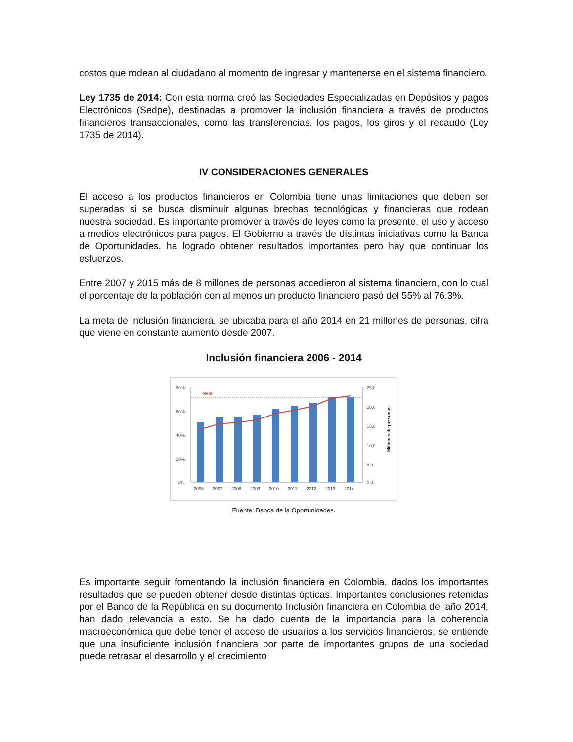costos que rodean al ciudadano al momento de ingresar y mantenerse en el sistema financiero.
Ley 1735 de 2014: Con esta norma creó las Sociedades Especializadas en Depósitos y pagos Electrónicos (Sedpe), destinadas a promover la inclusión financiera a través de productos financieros transaccionales, como las transferencias, los pagos, los giros y el recaudo (Ley 1735 de 2014).
IV CONSIDERACIONES GENERALES
El acceso a los productos financieros en Colombia tiene unas limitaciones que deben ser superadas si se busca disminuir algunas brechas tecnológicas y financieras que rodean nuestra sociedad. Es importante promover a través de leyes como la presente, el uso y acceso a medios electrónicos para pagos. El Gobierno a través de distintas iniciativas como la Banca de Oportunidades, ha logrado obtener resultados importantes pero hay que continuar los esfuerzos.
Entre 2007 y 2015 más de 8 millones de personas accedieron al sistema financiero, con lo cual el porcentaje de la población con al menos un producto financiero pasó del 55% al 76.3%.
La meta de inclusión financiera, se ubicaba para el año 2014 en 21 millones de personas, cifra que viene en constante aumento desde 2007.
Inclusión financiera 2006 - 2014
80%
60%
40%
20%
0%
25,0
20,0
15,0
10,0
5,0
0,0
Millones de personas
Meta
2006
2007
2008
2009
2010
2011
2012
2013
2014
Fuente: Banca de la Oportunidades.
Es importante seguir fomentando la inclusión financiera en Colombia, dados los importantes resultados que se pueden obtener desde distintas ópticas. Importantes conclusiones retenidas por el Banco de la República en su documento Inclusión financiera en Colombia del año 2014, han dado relevancia a esto. Se ha dado cuenta de la importancia para la coherencia macroeconómica que debe tener el acceso de usuarios a los servicios financieros, se entiende que una insuficiente inclusión financiera por parte de importantes grupos de una sociedad puede retrasar el desarrollo y el crecimiento